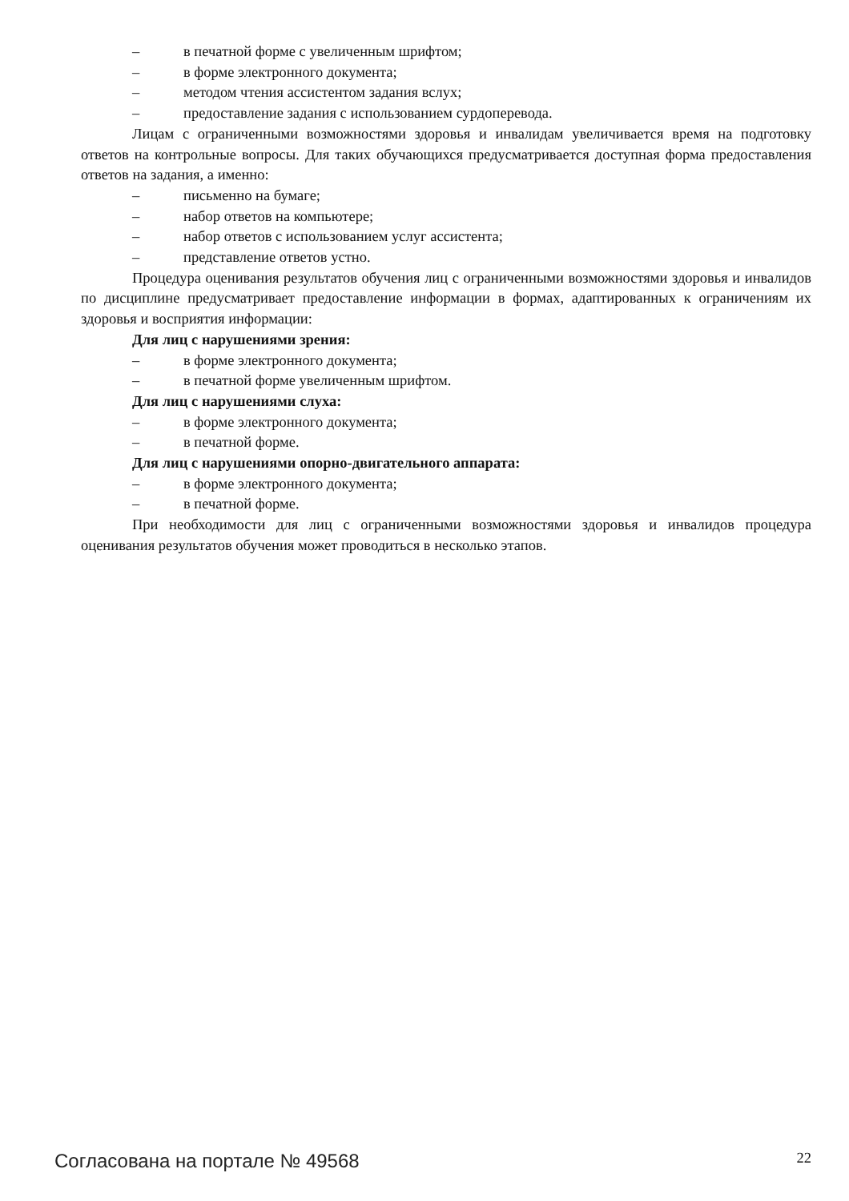– в печатной форме с увеличенным шрифтом;
– в форме электронного документа;
– методом чтения ассистентом задания вслух;
– предоставление задания с использованием сурдоперевода.
Лицам с ограниченными возможностями здоровья и инвалидам увеличивается время на подготовку ответов на контрольные вопросы. Для таких обучающихся предусматривается доступная форма предоставления ответов на задания, а именно:
– письменно на бумаге;
– набор ответов на компьютере;
– набор ответов с использованием услуг ассистента;
– представление ответов устно.
Процедура оценивания результатов обучения лиц с ограниченными возможностями здоровья и инвалидов по дисциплине предусматривает предоставление информации в формах, адаптированных к ограничениям их здоровья и восприятия информации:
Для лиц с нарушениями зрения:
– в форме электронного документа;
– в печатной форме увеличенным шрифтом.
Для лиц с нарушениями слуха:
– в форме электронного документа;
– в печатной форме.
Для лиц с нарушениями опорно-двигательного аппарата:
– в форме электронного документа;
– в печатной форме.
При необходимости для лиц с ограниченными возможностями здоровья и инвалидов процедура оценивания результатов обучения может проводиться в несколько этапов.
Согласована на портале № 49568 22